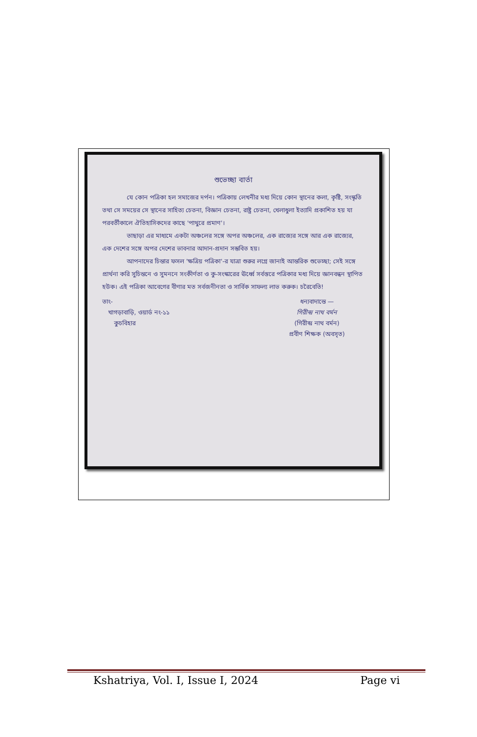শুভেচ্ছা বার্তা
যে কোন পত্রিকা হল সমাজের দর্পন। পত্রিকায় লেখনীর মধ্য দিয়ে কোন স্থানের কলা, কৃষ্টি, সংস্কৃতি তথা সে সময়ের সে স্থানের সাহিত্য চেতনা, বিজ্ঞান চেতনা, রাষ্ট্র চেতনা, খেলাধুলা ইত্যাদি প্রকাশিত হয় যা পরবর্তীকালে ঐতিহাসিকদের কাছে 'পাথুরে প্রমাণ'।
তাছাড়া এর মাধ্যমে একটা অঞ্চলের সঙ্গে অপর অঞ্চলের, এক রাজ্যের সঙ্গে আর এক রাজ্যের, এক দেশের সঙ্গে অপর দেশের ভাবনার আদান-প্রদান সম্ভবিত হয়।
আপনাদের চিন্তার ফসল 'ক্ষত্রিয় পত্রিকা'-র যাত্রা শুরুর লগ্নে জানাই আন্তরিক শুভেচ্ছা; সেই সঙ্গে প্রার্থনা করি সুচিন্তনে ও সুমননে সংকীর্ণতা ও কু-সংস্কারের ঊর্ধ্বে সর্বস্তরে পত্রিকার মধ্য দিয়ে জ্ঞানবন্ধন স্থাপিত হউক। এই পত্রিকা আবেগের বীণার মত সর্বজনীনতা ও সার্বিক সাফল্য লাভ করুক। চরৈবেতি!
তাং-
খাগড়াবাড়ি, ওয়ার্ড নং-১১
কুচবিহার
ধন্যবাদান্তে —
গিরীন্দ্র নাথ বর্মন
(গিরীন্দ্র নাথ বর্মন)
প্রবীণ শিক্ষক (অবসৃত)
Kshatriya, Vol. I, Issue I, 2024 Page vi